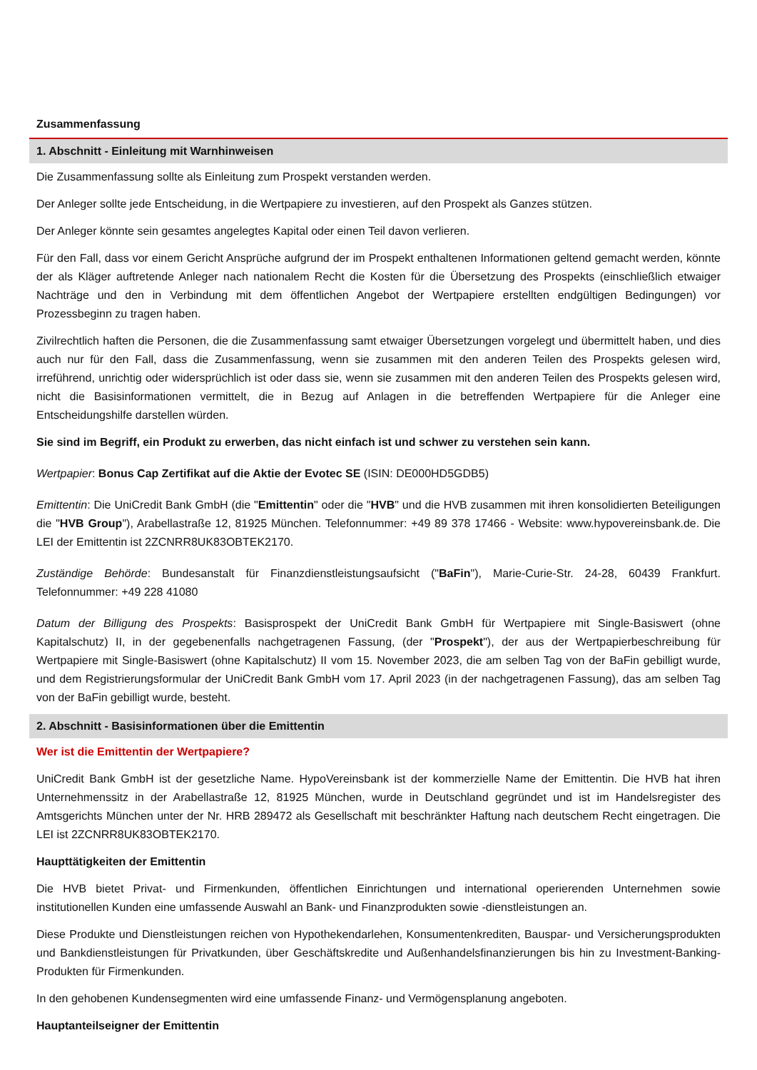Zusammenfassung
1. Abschnitt - Einleitung mit Warnhinweisen
Die Zusammenfassung sollte als Einleitung zum Prospekt verstanden werden.
Der Anleger sollte jede Entscheidung, in die Wertpapiere zu investieren, auf den Prospekt als Ganzes stützen.
Der Anleger könnte sein gesamtes angelegtes Kapital oder einen Teil davon verlieren.
Für den Fall, dass vor einem Gericht Ansprüche aufgrund der im Prospekt enthaltenen Informationen geltend gemacht werden, könnte der als Kläger auftretende Anleger nach nationalem Recht die Kosten für die Übersetzung des Prospekts (einschließlich etwaiger Nachträge und den in Verbindung mit dem öffentlichen Angebot der Wertpapiere erstellten endgültigen Bedingungen) vor Prozessbeginn zu tragen haben.
Zivilrechtlich haften die Personen, die die Zusammenfassung samt etwaiger Übersetzungen vorgelegt und übermittelt haben, und dies auch nur für den Fall, dass die Zusammenfassung, wenn sie zusammen mit den anderen Teilen des Prospekts gelesen wird, irreführend, unrichtig oder widersprüchlich ist oder dass sie, wenn sie zusammen mit den anderen Teilen des Prospekts gelesen wird, nicht die Basisinformationen vermittelt, die in Bezug auf Anlagen in die betreffenden Wertpapiere für die Anleger eine Entscheidungshilfe darstellen würden.
Sie sind im Begriff, ein Produkt zu erwerben, das nicht einfach ist und schwer zu verstehen sein kann.
Wertpapier: Bonus Cap Zertifikat auf die Aktie der Evotec SE (ISIN: DE000HD5GDB5)
Emittentin: Die UniCredit Bank GmbH (die "Emittentin" oder die "HVB" und die HVB zusammen mit ihren konsolidierten Beteiligungen die "HVB Group"), Arabellastraße 12, 81925 München. Telefonnummer: +49 89 378 17466 - Website: www.hypovereinsbank.de. Die LEI der Emittentin ist 2ZCNRR8UK83OBTEK2170.
Zuständige Behörde: Bundesanstalt für Finanzdienstleistungsaufsicht ("BaFin"), Marie-Curie-Str. 24-28, 60439 Frankfurt. Telefonnummer: +49 228 41080
Datum der Billigung des Prospekts: Basisprospekt der UniCredit Bank GmbH für Wertpapiere mit Single-Basiswert (ohne Kapitalschutz) II, in der gegebenenfalls nachgetragenen Fassung, (der "Prospekt"), der aus der Wertpapierbeschreibung für Wertpapiere mit Single-Basiswert (ohne Kapitalschutz) II vom 15. November 2023, die am selben Tag von der BaFin gebilligt wurde, und dem Registrierungsformular der UniCredit Bank GmbH vom 17. April 2023 (in der nachgetragenen Fassung), das am selben Tag von der BaFin gebilligt wurde, besteht.
2. Abschnitt - Basisinformationen über die Emittentin
Wer ist die Emittentin der Wertpapiere?
UniCredit Bank GmbH ist der gesetzliche Name. HypoVereinsbank ist der kommerzielle Name der Emittentin. Die HVB hat ihren Unternehmenssitz in der Arabellastraße 12, 81925 München, wurde in Deutschland gegründet und ist im Handelsregister des Amtsgerichts München unter der Nr. HRB 289472 als Gesellschaft mit beschränkter Haftung nach deutschem Recht eingetragen. Die LEI ist 2ZCNRR8UK83OBTEK2170.
Haupttätigkeiten der Emittentin
Die HVB bietet Privat- und Firmenkunden, öffentlichen Einrichtungen und international operierenden Unternehmen sowie institutionellen Kunden eine umfassende Auswahl an Bank- und Finanzprodukten sowie -dienstleistungen an.
Diese Produkte und Dienstleistungen reichen von Hypothekendarlehen, Konsumentenkrediten, Bauspar- und Versicherungsprodukten und Bankdienstleistungen für Privatkunden, über Geschäftskredite und Außenhandelsfinanzierungen bis hin zu Investment-Banking-Produkten für Firmenkunden.
In den gehobenen Kundensegmenten wird eine umfassende Finanz- und Vermögensplanung angeboten.
Hauptanteilseigner der Emittentin